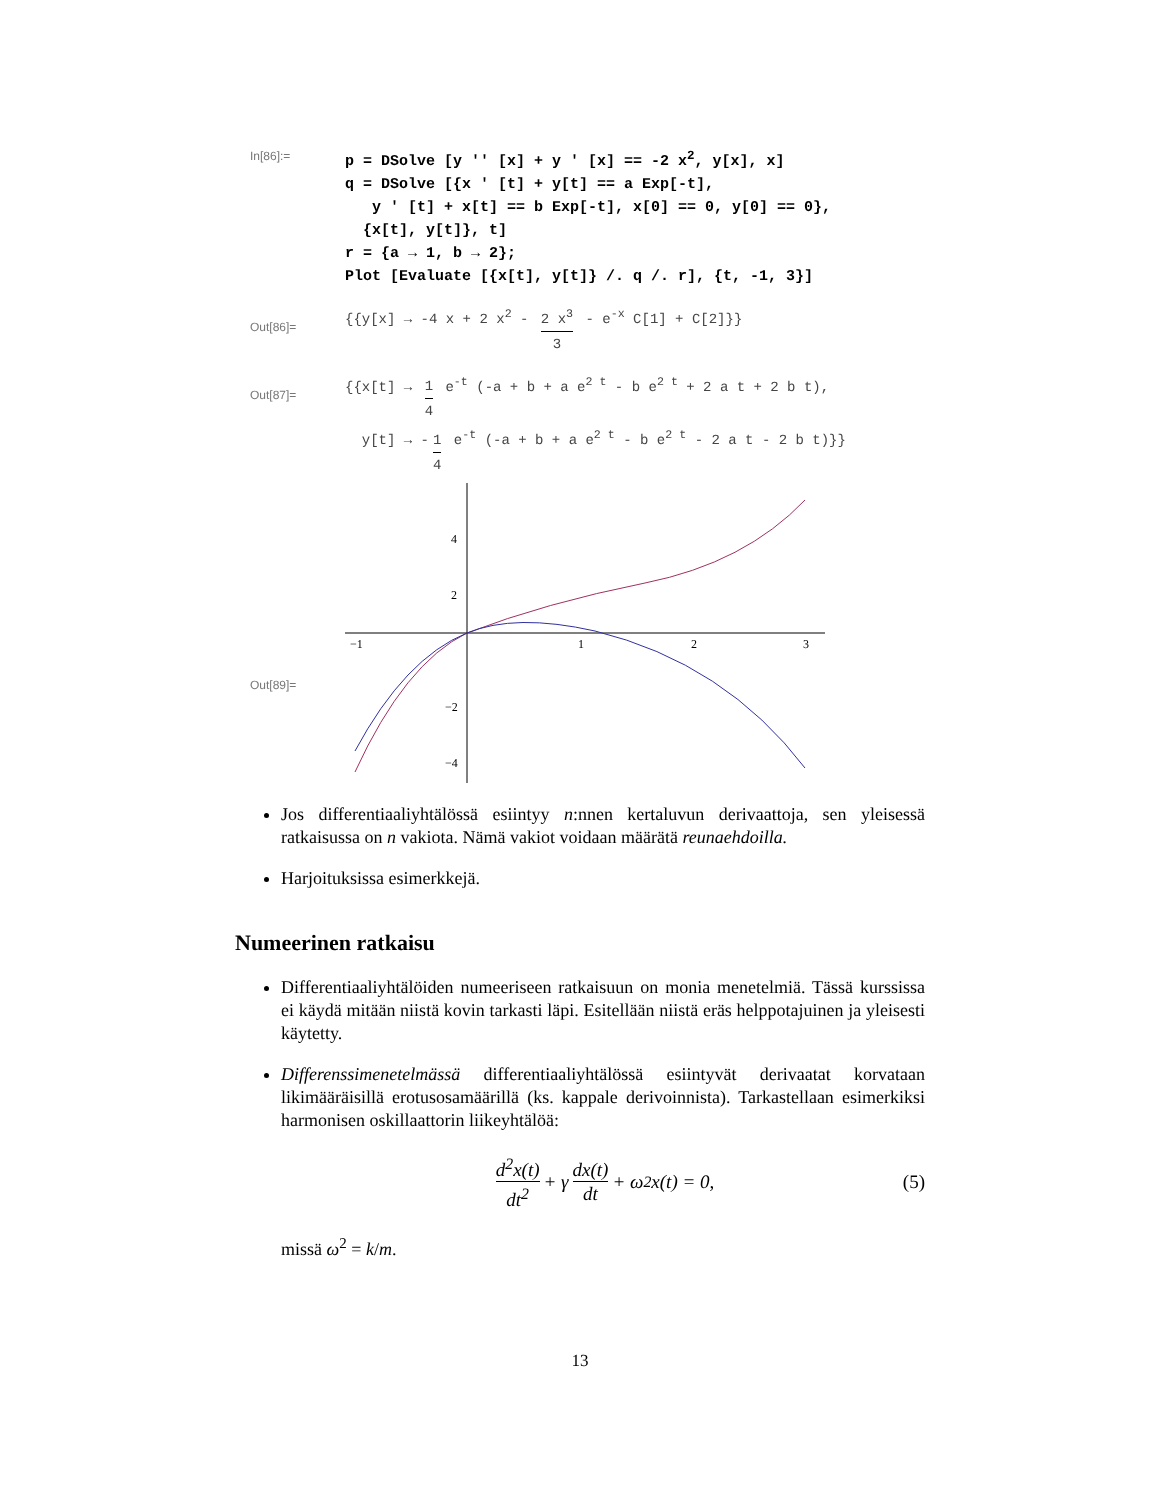In[86]:=
p = DSolve [y '' [x] + y ' [x] == -2 x<sup>2</sup>, y[x], x] q = DSolve [{x ' [t] + y[t] == a Exp[-t], y ' [t] + x[t] == b Exp[-t], x[0] == 0, y[0] == 0}, {x[t], y[t]}, t] r = {a → 1, b → 2}; Plot [Evaluate [{x[t], y[t]} /. q /. r], {t, -1, 3}]
Out[86]=
{{y[x] → -4 x + 2 x<sup>2</sup> - 2 x<sup>3</sup> 3 - e<sup>-x</sup> C[1] + C[2]}}
Out[87]=
{{x[t] → 1 4 e<sup>-t</sup> (-a + b + a e<sup>2 t</sup> - b e<sup>2 t</sup> + 2 a t + 2 b t),
y[t] → - 1 4 e<sup>-t</sup> (-a + b + a e<sup>2 t</sup> - b e<sup>2 t</sup> - 2 a t - 2 b t)}}
Out[89]=
−1
1
2
3
4
2
−2
−4
Jos differentiaaliyhtälössä esiintyy n:nnen kertaluvun derivaattoja, sen yleisessä ratkaisussa on n vakiota. Nämä vakiot voidaan määrätä reunaehdoilla.
Harjoituksissa esimerkkejä.
Numeerinen ratkaisu
Differentiaaliyhtälöiden numeeriseen ratkaisuun on monia menetelmiä. Tässä kurssissa ei käydä mitään niistä kovin tarkasti läpi. Esitellään niistä eräs helppotajuinen ja yleisesti käytetty.
Differenssimenetelmässä differentiaaliyhtälössä esiintyvät derivaatat korvataan likimääräisillä erotusosamäärillä (ks. kappale derivoinnista). Tarkastellaan esimerkiksi harmonisen oskillaattorin liikeyhtälöä:
d<sup>2</sup>x(t) dt<sup>2</sup> + γ dx(t) dt + ω<sup>2</sup>x(t) = 0, (5)
missä ω<sup>2</sup> = k/m.
13